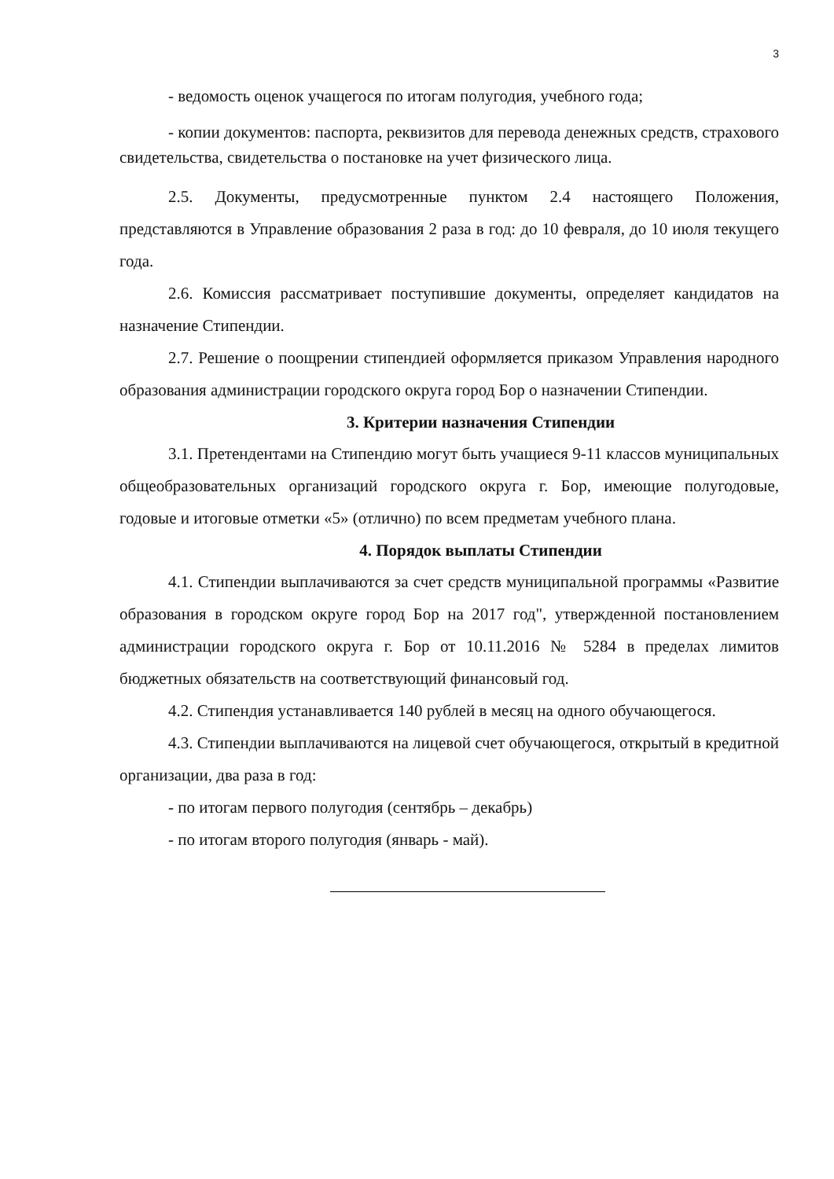3
- ведомость оценок учащегося по итогам полугодия, учебного года;
- копии документов: паспорта, реквизитов для перевода денежных средств, страхового свидетельства, свидетельства о постановке на учет физического лица.
2.5. Документы, предусмотренные пунктом 2.4 настоящего Положения, представляются в Управление образования 2 раза в год: до 10 февраля, до 10 июля текущего года.
2.6. Комиссия рассматривает поступившие документы, определяет кандидатов на назначение Стипендии.
2.7. Решение о поощрении стипендией оформляется приказом Управления народного образования администрации городского округа город Бор о назначении Стипендии.
3. Критерии назначения Стипендии
3.1. Претендентами на Стипендию могут быть учащиеся 9-11 классов муниципальных общеобразовательных организаций городского округа г. Бор, имеющие полугодовые, годовые и итоговые отметки «5» (отлично) по всем предметам учебного плана.
4. Порядок выплаты Стипендии
4.1. Стипендии выплачиваются за счет средств муниципальной программы «Развитие образования в городском округе город Бор на 2017 год", утвержденной постановлением администрации городского округа г. Бор от 10.11.2016 № 5284 в пределах лимитов бюджетных обязательств на соответствующий финансовый год.
4.2. Стипендия устанавливается 140 рублей в месяц на одного обучающегося.
4.3. Стипендии выплачиваются на лицевой счет обучающегося, открытый в кредитной организации, два раза в год:
- по итогам первого полугодия (сентябрь – декабрь)
- по итогам второго полугодия (январь - май).